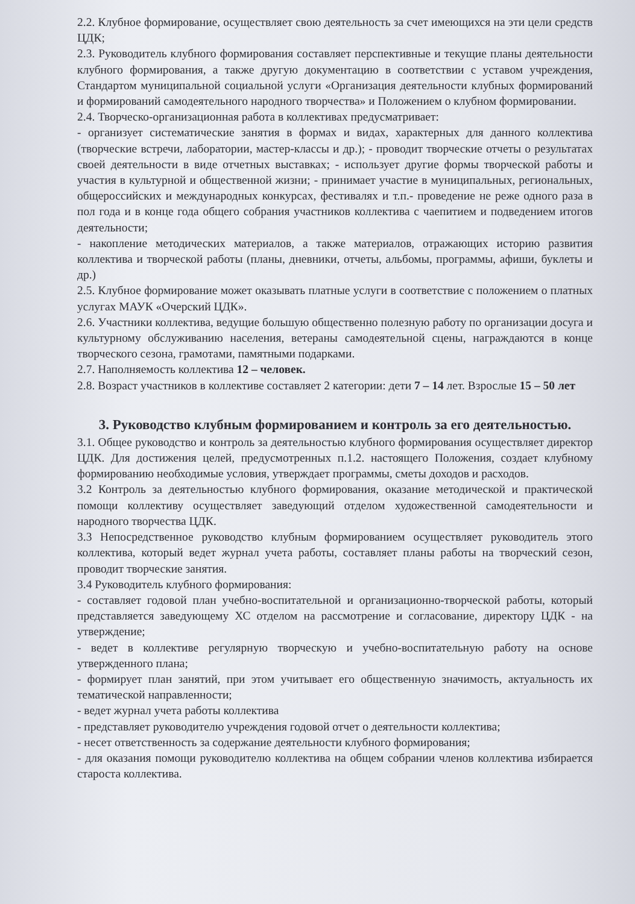2.2. Клубное формирование, осуществляет свою деятельность за счет имеющихся на эти цели средств ЦДК;
2.3. Руководитель клубного формирования составляет перспективные и текущие планы деятельности клубного формирования, а также другую документацию в соответствии с уставом учреждения, Стандартом муниципальной социальной услуги «Организация деятельности клубных формирований и формирований самодеятельного народного творчества» и Положением о клубном формировании.
2.4. Творческо-организационная работа в коллективах предусматривает:
- организует систематические занятия в формах и видах, характерных для данного коллектива (творческие встречи, лаборатории, мастер-классы и др.); - проводит творческие отчеты о результатах своей деятельности в виде отчетных выставках; - использует другие формы творческой работы и участия в культурной и общественной жизни; - принимает участие в муниципальных, региональных, общероссийских и международных конкурсах, фестивалях и т.п.- проведение не реже одного раза в пол года и в конце года общего собрания участников коллектива с чаепитием и подведением итогов деятельности;
- накопление методических материалов, а также материалов, отражающих историю развития коллектива и творческой работы (планы, дневники, отчеты, альбомы, программы, афиши, буклеты и др.)
2.5. Клубное формирование может оказывать платные услуги в соответствие с положением о платных услугах МАУК «Очерский ЦДК».
2.6. Участники коллектива, ведущие большую общественно полезную работу по организации досуга и культурному обслуживанию населения, ветераны самодеятельной сцены, награждаются в конце творческого сезона, грамотами, памятными подарками.
2.7. Наполняемость коллектива 12 – человек.
2.8. Возраст участников в коллективе составляет 2 категории: дети 7 – 14 лет. Взрослые 15 – 50 лет
3. Руководство клубным формированием и контроль за его деятельностью.
3.1. Общее руководство и контроль за деятельностью клубного формирования осуществляет директор ЦДК. Для достижения целей, предусмотренных п.1.2. настоящего Положения, создает клубному формированию необходимые условия, утверждает программы, сметы доходов и расходов.
3.2 Контроль за деятельностью клубного формирования, оказание методической и практической помощи коллективу осуществляет заведующий отделом художественной самодеятельности и народного творчества ЦДК.
3.3 Непосредственное руководство клубным формированием осуществляет руководитель этого коллектива, который ведет журнал учета работы, составляет планы работы на творческий сезон, проводит творческие занятия.
3.4 Руководитель клубного формирования:
- составляет годовой план учебно-воспитательной и организационно-творческой работы, который представляется заведующему ХС отделом на рассмотрение и согласование, директору ЦДК - на утверждение;
- ведет в коллективе регулярную творческую и учебно-воспитательную работу на основе утвержденного плана;
- формирует план занятий, при этом учитывает его общественную значимость, актуальность их тематической направленности;
- ведет журнал учета работы коллектива
- представляет руководителю учреждения годовой отчет о деятельности коллектива;
- несет ответственность за содержание деятельности клубного формирования;
- для оказания помощи руководителю коллектива на общем собрании членов коллектива избирается староста коллектива.